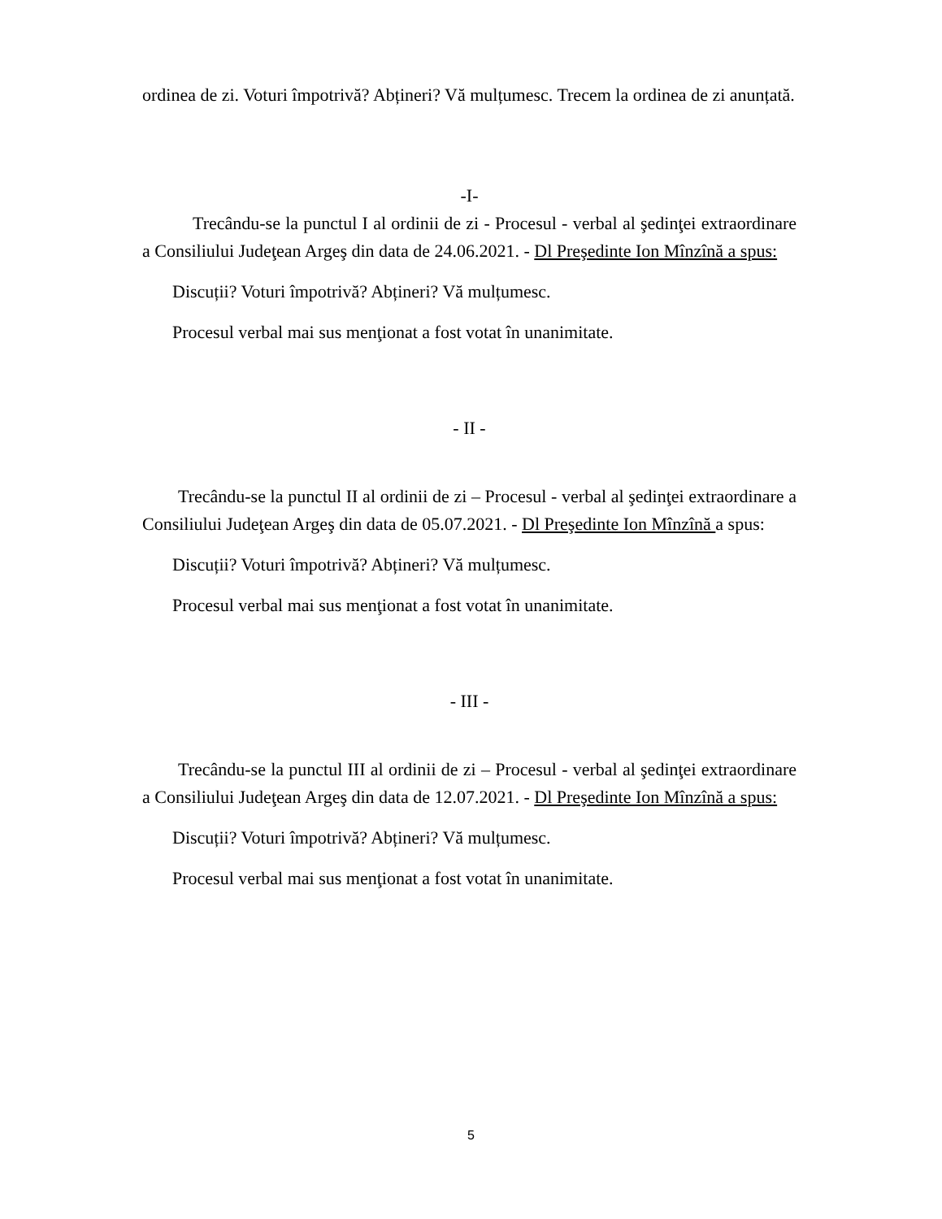ordinea de zi. Voturi împotrivă? Abțineri? Vă mulțumesc. Trecem la ordinea de zi anunțată.
-I-
Trecându-se la punctul I al ordinii de zi - Procesul - verbal al şedinţei extraordinare a Consiliului Judeţean Argeş din data de 24.06.2021. - Dl Preşedinte Ion Mînzînă a spus:
Discuții? Voturi împotrivă? Abțineri? Vă mulțumesc.
Procesul verbal mai sus menţionat a fost votat în unanimitate.
- II -
Trecându-se la punctul II al ordinii de zi – Procesul - verbal al şedinţei extraordinare a Consiliului Judeţean Argeş din data de 05.07.2021. - Dl Preşedinte Ion Mînzînă a spus:
Discuții? Voturi împotrivă? Abțineri? Vă mulțumesc.
Procesul verbal mai sus menţionat a fost votat în unanimitate.
- III -
Trecându-se la punctul III al ordinii de zi – Procesul - verbal al şedinţei extraordinare a Consiliului Judeţean Argeş din data de 12.07.2021. - Dl Preşedinte Ion Mînzînă a spus:
Discuții? Voturi împotrivă? Abțineri? Vă mulțumesc.
Procesul verbal mai sus menţionat a fost votat în unanimitate.
5